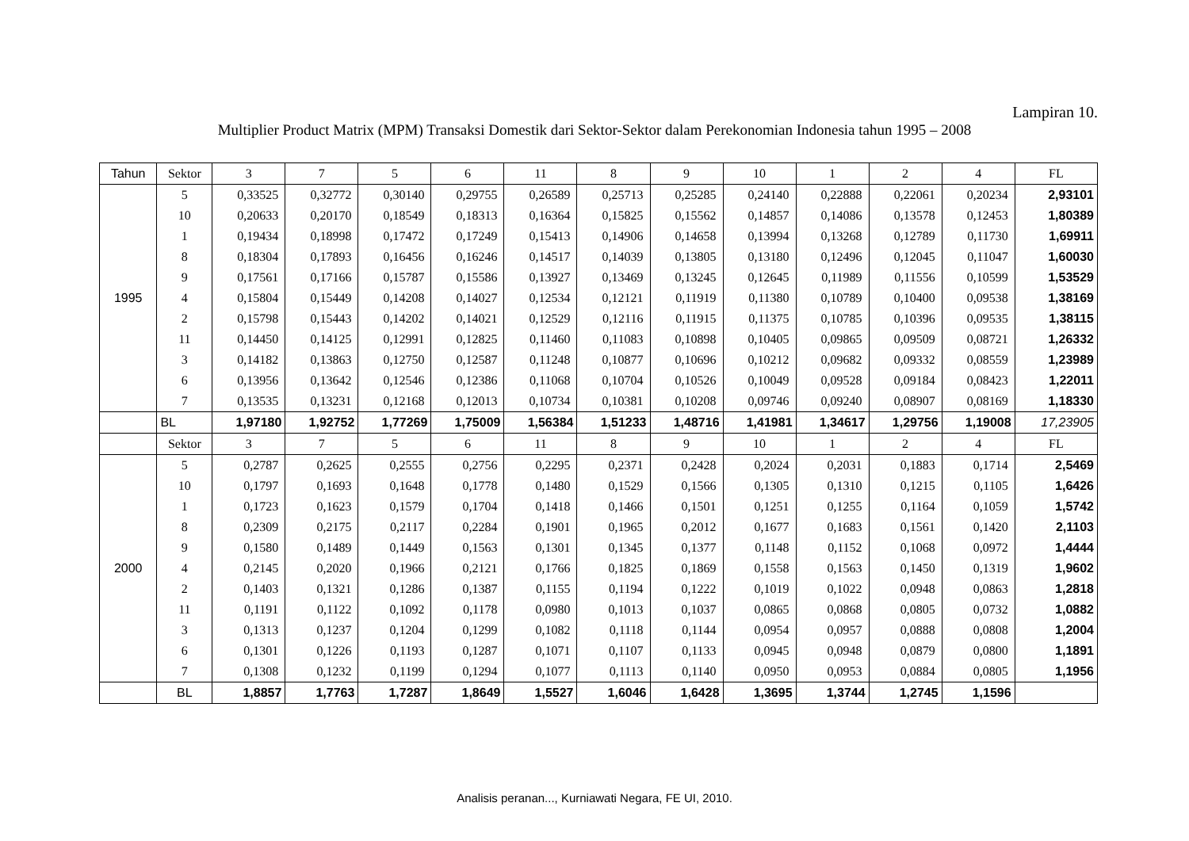Lampiran 10.
Multiplier Product Matrix (MPM) Transaksi Domestik dari Sektor-Sektor dalam Perekonomian Indonesia tahun 1995 – 2008
| Tahun | Sektor | 3 | 7 | 5 | 6 | 11 | 8 | 9 | 10 | 1 | 2 | 4 | FL |
| --- | --- | --- | --- | --- | --- | --- | --- | --- | --- | --- | --- | --- | --- |
| 1995 | 5 | 0,33525 | 0,32772 | 0,30140 | 0,29755 | 0,26589 | 0,25713 | 0,25285 | 0,24140 | 0,22888 | 0,22061 | 0,20234 | 2,93101 |
| | 10 | 0,20633 | 0,20170 | 0,18549 | 0,18313 | 0,16364 | 0,15825 | 0,15562 | 0,14857 | 0,14086 | 0,13578 | 0,12453 | 1,80389 |
| | 1 | 0,19434 | 0,18998 | 0,17472 | 0,17249 | 0,15413 | 0,14906 | 0,14658 | 0,13994 | 0,13268 | 0,12789 | 0,11730 | 1,69911 |
| | 8 | 0,18304 | 0,17893 | 0,16456 | 0,16246 | 0,14517 | 0,14039 | 0,13805 | 0,13180 | 0,12496 | 0,12045 | 0,11047 | 1,60030 |
| | 9 | 0,17561 | 0,17166 | 0,15787 | 0,15586 | 0,13927 | 0,13469 | 0,13245 | 0,12645 | 0,11989 | 0,11556 | 0,10599 | 1,53529 |
| | 4 | 0,15804 | 0,15449 | 0,14208 | 0,14027 | 0,12534 | 0,12121 | 0,11919 | 0,11380 | 0,10789 | 0,10400 | 0,09538 | 1,38169 |
| | 2 | 0,15798 | 0,15443 | 0,14202 | 0,14021 | 0,12529 | 0,12116 | 0,11915 | 0,11375 | 0,10785 | 0,10396 | 0,09535 | 1,38115 |
| | 11 | 0,14450 | 0,14125 | 0,12991 | 0,12825 | 0,11460 | 0,11083 | 0,10898 | 0,10405 | 0,09865 | 0,09509 | 0,08721 | 1,26332 |
| | 3 | 0,14182 | 0,13863 | 0,12750 | 0,12587 | 0,11248 | 0,10877 | 0,10696 | 0,10212 | 0,09682 | 0,09332 | 0,08559 | 1,23989 |
| | 6 | 0,13956 | 0,13642 | 0,12546 | 0,12386 | 0,11068 | 0,10704 | 0,10526 | 0,10049 | 0,09528 | 0,09184 | 0,08423 | 1,22011 |
| | 7 | 0,13535 | 0,13231 | 0,12168 | 0,12013 | 0,10734 | 0,10381 | 0,10208 | 0,09746 | 0,09240 | 0,08907 | 0,08169 | 1,18330 |
| | BL | 1,97180 | 1,92752 | 1,77269 | 1,75009 | 1,56384 | 1,51233 | 1,48716 | 1,41981 | 1,34617 | 1,29756 | 1,19008 | 17,23905 |
| | Sektor | 3 | 7 | 5 | 6 | 11 | 8 | 9 | 10 | 1 | 2 | 4 | FL |
| 2000 | 5 | 0,2787 | 0,2625 | 0,2555 | 0,2756 | 0,2295 | 0,2371 | 0,2428 | 0,2024 | 0,2031 | 0,1883 | 0,1714 | 2,5469 |
| | 10 | 0,1797 | 0,1693 | 0,1648 | 0,1778 | 0,1480 | 0,1529 | 0,1566 | 0,1305 | 0,1310 | 0,1215 | 0,1105 | 1,6426 |
| | 1 | 0,1723 | 0,1623 | 0,1579 | 0,1704 | 0,1418 | 0,1466 | 0,1501 | 0,1251 | 0,1255 | 0,1164 | 0,1059 | 1,5742 |
| | 8 | 0,2309 | 0,2175 | 0,2117 | 0,2284 | 0,1901 | 0,1965 | 0,2012 | 0,1677 | 0,1683 | 0,1561 | 0,1420 | 2,1103 |
| | 9 | 0,1580 | 0,1489 | 0,1449 | 0,1563 | 0,1301 | 0,1345 | 0,1377 | 0,1148 | 0,1152 | 0,1068 | 0,0972 | 1,4444 |
| | 4 | 0,2145 | 0,2020 | 0,1966 | 0,2121 | 0,1766 | 0,1825 | 0,1869 | 0,1558 | 0,1563 | 0,1450 | 0,1319 | 1,9602 |
| | 2 | 0,1403 | 0,1321 | 0,1286 | 0,1387 | 0,1155 | 0,1194 | 0,1222 | 0,1019 | 0,1022 | 0,0948 | 0,0863 | 1,2818 |
| | 11 | 0,1191 | 0,1122 | 0,1092 | 0,1178 | 0,0980 | 0,1013 | 0,1037 | 0,0865 | 0,0868 | 0,0805 | 0,0732 | 1,0882 |
| | 3 | 0,1313 | 0,1237 | 0,1204 | 0,1299 | 0,1082 | 0,1118 | 0,1144 | 0,0954 | 0,0957 | 0,0888 | 0,0808 | 1,2004 |
| | 6 | 0,1301 | 0,1226 | 0,1193 | 0,1287 | 0,1071 | 0,1107 | 0,1133 | 0,0945 | 0,0948 | 0,0879 | 0,0800 | 1,1891 |
| | 7 | 0,1308 | 0,1232 | 0,1199 | 0,1294 | 0,1077 | 0,1113 | 0,1140 | 0,0950 | 0,0953 | 0,0884 | 0,0805 | 1,1956 |
| | BL | 1,8857 | 1,7763 | 1,7287 | 1,8649 | 1,5527 | 1,6046 | 1,6428 | 1,3695 | 1,3744 | 1,2745 | 1,1596 | |
Analisis peranan..., Kurniawati Negara, FE UI, 2010.